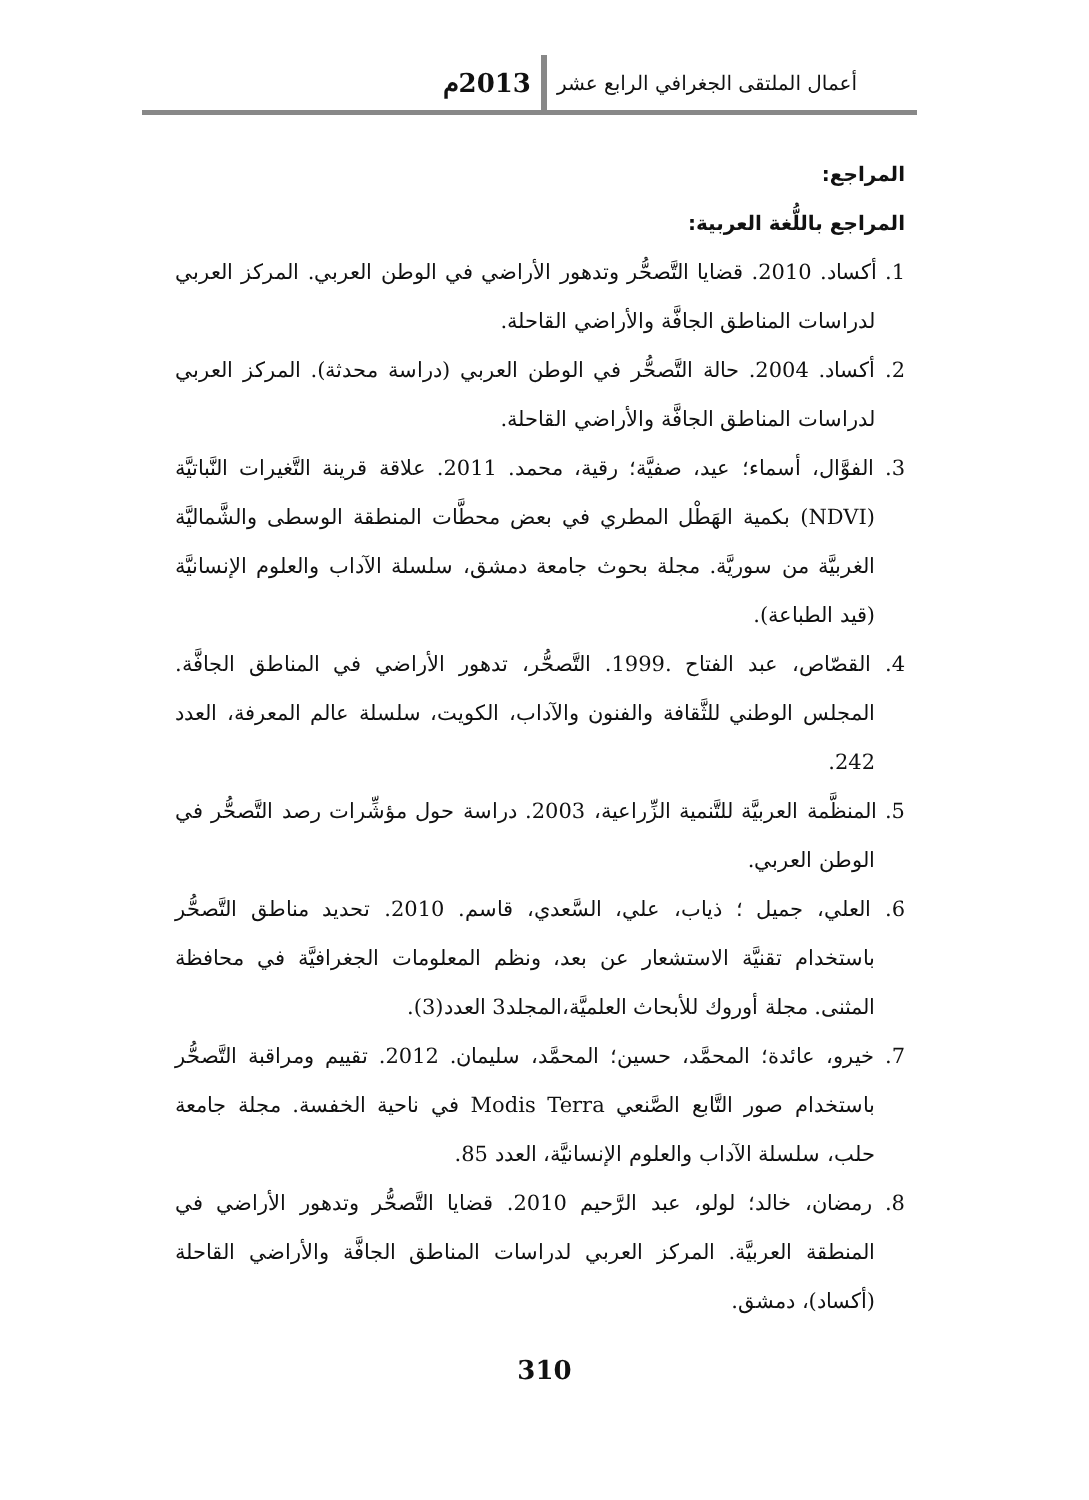أعمال الملتقى الجغرافي الرابع عشر 2013م
المراجع:
المراجع باللُّغة العربية:
1. أكساد. 2010. قضايا التَّصحُّر وتدهور الأراضي في الوطن العربي. المركز العربي لدراسات المناطق الجافَّة والأراضي القاحلة.
2. أكساد. 2004. حالة التَّصحُّر في الوطن العربي (دراسة محدثة). المركز العربي لدراسات المناطق الجافَّة والأراضي القاحلة.
3. الفوَّال، أسماء؛ عيد، صفيَّة؛ رقية، محمد. 2011. علاقة قرينة التَّغيرات النَّباتيَّة (NDVI) بكمية الهَطْل المطري في بعض محطَّات المنطقة الوسطى والشَّماليَّة الغربيَّة من سوريَّة. مجلة بحوث جامعة دمشق، سلسلة الآداب والعلوم الإنسانيَّة (قيد الطباعة).
4. القصّاص، عبد الفتاح .1999. التَّصحُّر، تدهور الأراضي في المناطق الجافَّة. المجلس الوطني للثَّقافة والفنون والآداب، الكويت، سلسلة عالم المعرفة، العدد 242.
5. المنظَّمة العربيَّة للتَّنمية الزِّراعية، 2003. دراسة حول مؤشِّرات رصد التَّصحُّر في الوطن العربي.
6. العلي، جميل ؛ ذياب، علي، السَّعدي، قاسم. 2010. تحديد مناطق التَّصحُّر باستخدام تقنيَّة الاستشعار عن بعد، ونظم المعلومات الجغرافيَّة في محافظة المثنى. مجلة أوروك للأبحاث العلميَّة،المجلد3 العدد(3).
7. خيرو، عائدة؛ المحمَّد، حسين؛ المحمَّد، سليمان. 2012. تقييم ومراقبة التَّصحُّر باستخدام صور التَّابع الصَّنعي Modis Terra في ناحية الخفسة. مجلة جامعة حلب، سلسلة الآداب والعلوم الإنسانيَّة، العدد 85.
8. رمضان، خالد؛ لولو، عبد الرَّحيم 2010. قضايا التَّصحُّر وتدهور الأراضي في المنطقة العربيَّة. المركز العربي لدراسات المناطق الجافَّة والأراضي القاحلة (أكساد)، دمشق.
310